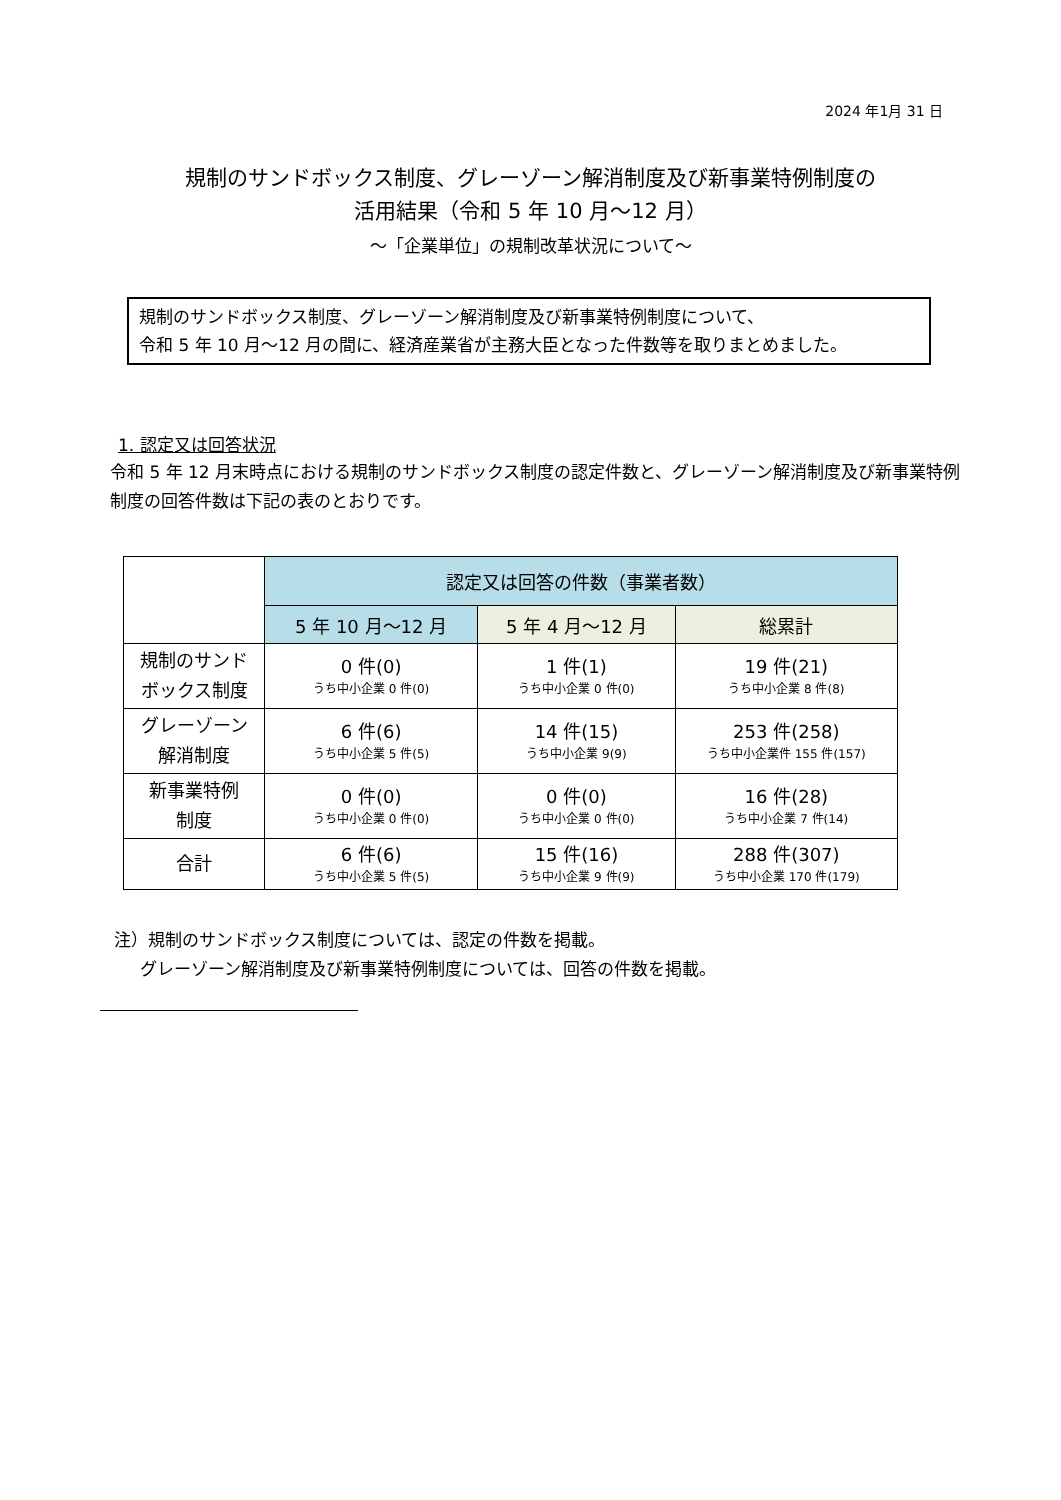2024 年1月 31 日
規制のサンドボックス制度、グレーゾーン解消制度及び新事業特例制度の
活用結果（令和 5 年 10 月～12 月）
～「企業単位」の規制改革状況について～
規制のサンドボックス制度、グレーゾーン解消制度及び新事業特例制度について、
令和 5 年 10 月～12 月の間に、経済産業省が主務大臣となった件数等を取りまとめました。
1. 認定又は回答状況
令和 5 年 12 月末時点における規制のサンドボックス制度の認定件数と、グレーゾーン解消制度及び新事業特例制度の回答件数は下記の表のとおりです。
| | 認定又は回答の件数（事業者数） | | |
| | 5 年 10 月～12 月 | 5 年 4 月～12 月 | 総累計 |
| 規制のサンド ボックス制度 | 0 件(0) うち中小企業 0 件(0) | 1 件(1) うち中小企業 0 件(0) | 19 件(21) うち中小企業 8 件(8) |
| グレーゾーン 解消制度 | 6 件(6) うち中小企業 5 件(5) | 14 件(15) うち中小企業 9(9) | 253 件(258) うち中小企業件 155 件(157) |
| 新事業特例 制度 | 0 件(0) うち中小企業 0 件(0) | 0 件(0) うち中小企業 0 件(0) | 16 件(28) うち中小企業 7 件(14) |
| 合計 | 6 件(6) うち中小企業 5 件(5) | 15 件(16) うち中小企業 9 件(9) | 288 件(307) うち中小企業 170 件(179) |
注）規制のサンドボックス制度については、認定の件数を掲載。
  グレーゾーン解消制度及び新事業特例制度については、回答の件数を掲載。